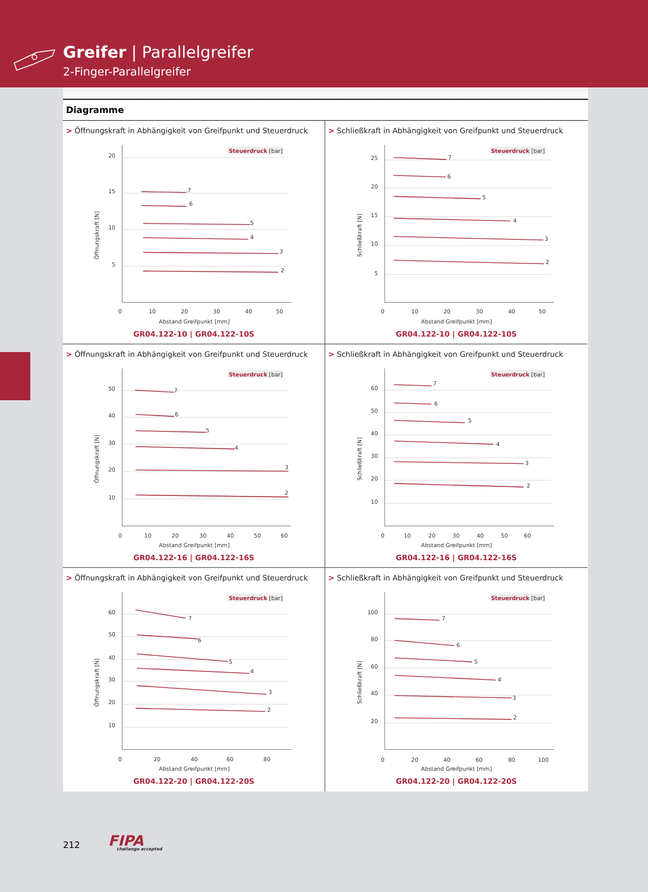Greifer | Parallelgreifer
2-Finger-Parallelgreifer
Diagramme
> Öffnungskraft in Abhängigkeit von Greifpunkt und Steuerdruck
Steuerdruck [bar]
20
15
10
5
0
10
20
30
40
50
Abstand Greifpunkt [mm]
Öffnungskraft [N]
7
6
5
4
3
2
GR04.122-10 | GR04.122-10S
> Schließkraft in Abhängigkeit von Greifpunkt und Steuerdruck
Steuerdruck [bar]
25
20
15
10
5
0
10
20
30
40
50
Abstand Greifpunkt [mm]
Schließkraft [N]
7
6
5
4
3
2
GR04.122-10 | GR04.122-10S
> Öffnungskraft in Abhängigkeit von Greifpunkt und Steuerdruck
Steuerdruck [bar]
50
40
30
20
10
0
10
20
30
40
50
60
Abstand Greifpunkt [mm]
Öffnungskraft [N]
7
6
5
4
3
2
GR04.122-16 | GR04.122-16S
> Schließkraft in Abhängigkeit von Greifpunkt und Steuerdruck
Steuerdruck [bar]
60
50
40
30
20
10
0
10
20
30
40
50
60
Abstand Greifpunkt [mm]
Schließkraft [N]
7
6
5
4
3
2
GR04.122-16 | GR04.122-16S
> Öffnungskraft in Abhängigkeit von Greifpunkt und Steuerdruck
Steuerdruck [bar]
60
50
40
30
20
10
0
20
40
60
80
Abstand Greifpunkt [mm]
Öffnungskraft [N]
7
6
5
4
3
2
GR04.122-20 | GR04.122-20S
> Schließkraft in Abhängigkeit von Greifpunkt und Steuerdruck
Steuerdruck [bar]
100
80
60
40
20
0
20
40
60
80
100
Abstand Greifpunkt [mm]
Schließkraft [N]
7
6
5
4
3
2
GR04.122-20 | GR04.122-20S
212 FIPA
challenge accepted